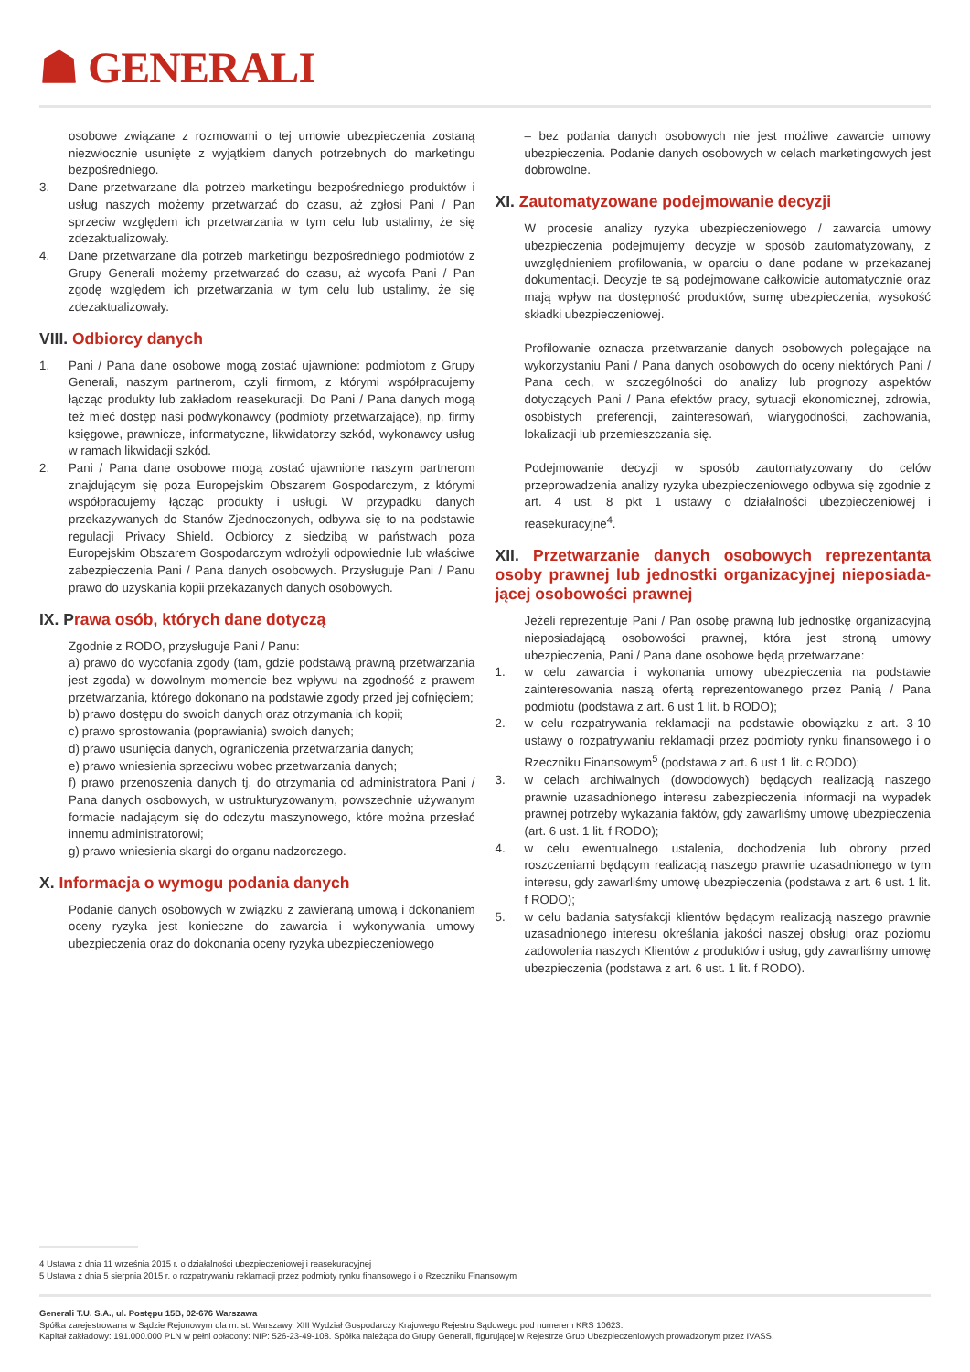☗ GENERALI
osobowe związane z rozmowami o tej umowie ubezpieczenia zostaną niezwłocznie usunięte z wyjątkiem danych potrzebnych do marketingu bezpośredniego.
3. Dane przetwarzane dla potrzeb marketingu bezpośredniego produktów i usług naszych możemy przetwarzać do czasu, aż zgłosi Pani / Pan sprzeciw względem ich przetwarzania w tym celu lub ustalimy, że się zdezaktualizowały.
4. Dane przetwarzane dla potrzeb marketingu bezpośredniego podmiotów z Grupy Generali możemy przetwarzać do czasu, aż wycofa Pani / Pan zgodę względem ich przetwarzania w tym celu lub ustalimy, że się zdezaktualizowały.
VIII. Odbiorcy danych
1. Pani / Pana dane osobowe mogą zostać ujawnione: podmiotom z Grupy Generali, naszym partnerom, czyli firmom, z którymi współpracujemy łącząc produkty lub zakładom reasekuracji. Do Pani / Pana danych mogą też mieć dostęp nasi podwykonawcy (podmioty przetwarzające), np. firmy księgowe, prawnicze, informatyczne, likwidatorzy szkód, wykonawcy usług w ramach likwidacji szkód.
2. Pani / Pana dane osobowe mogą zostać ujawnione naszym partnerom znajdującym się poza Europejskim Obszarem Gospodarczym, z którymi współpracujemy łącząc produkty i usługi. W przypadku danych przekazywanych do Stanów Zjednoczonych, odbywa się to na podstawie regulacji Privacy Shield. Odbiorcy z siedzibą w państwach poza Europejskim Obszarem Gospodarczym wdrożyli odpowiednie lub właściwe zabezpieczenia Pani / Pana danych osobowych. Przysługuje Pani / Panu prawo do uzyskania kopii przekazanych danych osobowych.
IX. Prawa osób, których dane dotyczą
Zgodnie z RODO, przysługuje Pani / Panu:
a) prawo do wycofania zgody (tam, gdzie podstawą prawną przetwarzania jest zgoda) w dowolnym momencie bez wpływu na zgodność z prawem przetwarzania, którego dokonano na podstawie zgody przed jej cofnięciem;
b) prawo dostępu do swoich danych oraz otrzymania ich kopii;
c) prawo sprostowania (poprawiania) swoich danych;
d) prawo usunięcia danych, ograniczenia przetwarzania danych;
e) prawo wniesienia sprzeciwu wobec przetwarzania danych;
f) prawo przenoszenia danych tj. do otrzymania od administratora Pani / Pana danych osobowych, w ustrukturyzowanym, powszechnie używanym formacie nadającym się do odczytu maszynowego, które można przesłać innemu administratorowi;
g) prawo wniesienia skargi do organu nadzorczego.
X. Informacja o wymogu podania danych
Podanie danych osobowych w związku z zawieraną umową i dokonaniem oceny ryzyka jest konieczne do zawarcia i wykonywania umowy ubezpieczenia oraz do dokonania oceny ryzyka ubezpieczeniowego
– bez podania danych osobowych nie jest możliwe zawarcie umowy ubezpieczenia. Podanie danych osobowych w celach marketingowych jest dobrowolne.
XI. Zautomatyzowane podejmowanie decyzji
W procesie analizy ryzyka ubezpieczeniowego / zawarcia umowy ubezpieczenia podejmujemy decyzje w sposób zautomatyzowany, z uwzględnieniem profilowania, w oparciu o dane podane w przekazanej dokumentacji. Decyzje te są podejmowane całkowicie automatycznie oraz mają wpływ na dostępność produktów, sumę ubezpieczenia, wysokość składki ubezpieczeniowej.
Profilowanie oznacza przetwarzanie danych osobowych polegające na wykorzystaniu Pani / Pana danych osobowych do oceny niektórych Pani / Pana cech, w szczególności do analizy lub prognozy aspektów dotyczących Pani / Pana efektów pracy, sytuacji ekonomicznej, zdrowia, osobistych preferencji, zainteresowań, wiarygodności, zachowania, lokalizacji lub przemieszczania się.
Podejmowanie decyzji w sposób zautomatyzowany do celów przeprowadzenia analizy ryzyka ubezpieczeniowego odbywa się zgodnie z art. 4 ust. 8 pkt 1 ustawy o działalności ubezpieczeniowej i reasekuracyjne<sup>4</sup>.
XII. Przetwarzanie danych osobowych reprezentanta osoby prawnej lub jednostki organizacyjnej nieposiada-jącej osobowości prawnej
Jeżeli reprezentuje Pani / Pan osobę prawną lub jednostkę organizacyjną nieposiadającą osobowości prawnej, która jest stroną umowy ubezpieczenia, Pani / Pana dane osobowe będą przetwarzane:
1. w celu zawarcia i wykonania umowy ubezpieczenia na podstawie zainteresowania naszą ofertą reprezentowanego przez Panią / Pana podmiotu (podstawa z art. 6 ust 1 lit. b RODO);
2. w celu rozpatrywania reklamacji na podstawie obowiązku z art. 3-10 ustawy o rozpatrywaniu reklamacji przez podmioty rynku finansowego i o Rzeczniku Finansowym<sup>5</sup> (podstawa z art. 6 ust 1 lit. c RODO);
3. w celach archiwalnych (dowodowych) będących realizacją naszego prawnie uzasadnionego interesu zabezpieczenia informacji na wypadek prawnej potrzeby wykazania faktów, gdy zawarliśmy umowę ubezpieczenia (art. 6 ust. 1 lit. f RODO);
4. w celu ewentualnego ustalenia, dochodzenia lub obrony przed roszczeniami będącym realizacją naszego prawnie uzasadnionego w tym interesu, gdy zawarliśmy umowę ubezpieczenia (podstawa z art. 6 ust. 1 lit. f RODO);
5. w celu badania satysfakcji klientów będącym realizacją naszego prawnie uzasadnionego interesu określania jakości naszej obsługi oraz poziomu zadowolenia naszych Klientów z produktów i usług, gdy zawarliśmy umowę ubezpieczenia (podstawa z art. 6 ust. 1 lit. f RODO).
4 Ustawa z dnia 11 września 2015 r. o działalności ubezpieczeniowej i reasekuracyjnej
5 Ustawa z dnia 5 sierpnia 2015 r. o rozpatrywaniu reklamacji przez podmioty rynku finansowego i o Rzeczniku Finansowym
Generali T.U. S.A., ul. Postępu 15B, 02-676 Warszawa
Spółka zarejestrowana w Sądzie Rejonowym dla m. st. Warszawy, XIII Wydział Gospodarczy Krajowego Rejestru Sądowego pod numerem KRS 10623.
Kapitał zakładowy: 191.000.000 PLN w pełni opłacony: NIP: 526-23-49-108. Spółka należąca do Grupy Generali, figurującej w Rejestrze Grup Ubezpieczeniowych prowadzonym przez IVASS.